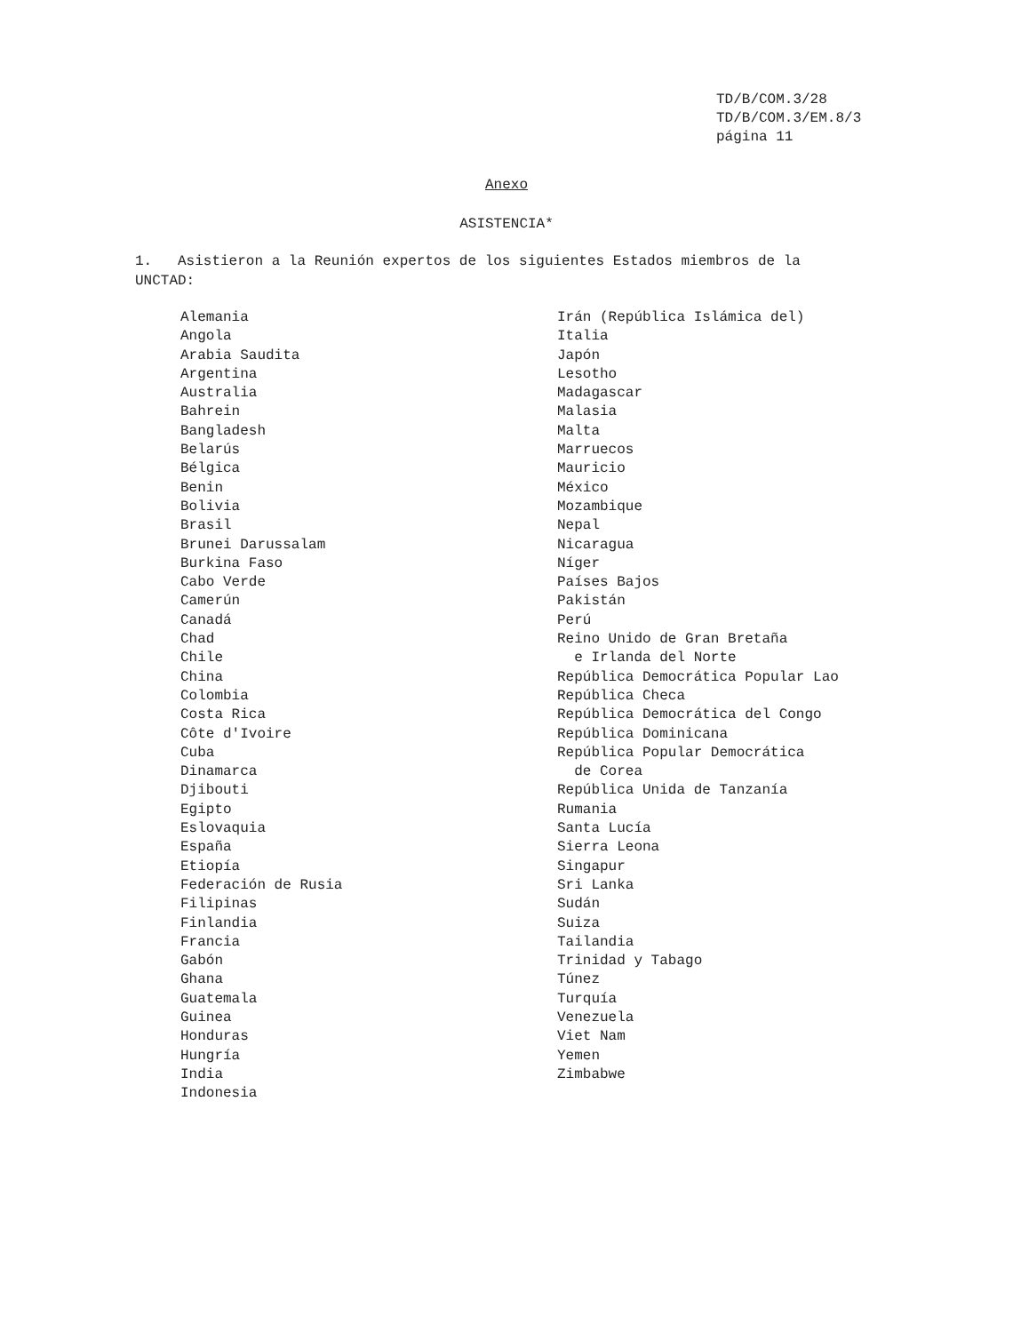TD/B/COM.3/28 TD/B/COM.3/EM.8/3 página 11
Anexo
ASISTENCIA*
1. Asistieron a la Reunión expertos de los siguientes Estados miembros de la UNCTAD:
Alemania Angola Arabia Saudita Argentina Australia Bahrein Bangladesh Belarús Bélgica Benin Bolivia Brasil Brunei Darussalam Burkina Faso Cabo Verde Camerún Canadá Chad Chile China Colombia Costa Rica Côte d'Ivoire Cuba Dinamarca Djibouti Egipto Eslovaquia España Etiopía Federación de Rusia Filipinas Finlandia Francia Gabón Ghana Guatemala Guinea Honduras Hungría India Indonesia
Irán (República Islámica del) Italia Japón Lesotho Madagascar Malasia Malta Marruecos Mauricio México Mozambique Nepal Nicaragua Níger Países Bajos Pakistán Perú Reino Unido de Gran Bretaña e Irlanda del Norte República Democrática Popular Lao República Checa República Democrática del Congo República Dominicana República Popular Democrática de Corea República Unida de Tanzanía Rumania Santa Lucía Sierra Leona Singapur Sri Lanka Sudán Suiza Tailandia Trinidad y Tabago Túnez Turquía Venezuela Viet Nam Yemen Zimbabwe